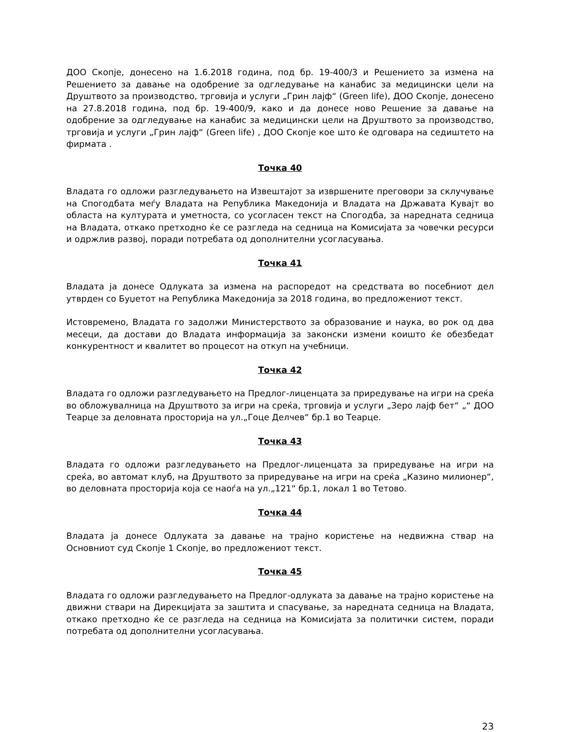ДОО Скопје, донесено на 1.6.2018 година, под бр. 19-400/3 и Решението за измена на Решението за давање на одобрение за одгледување на канабис за медицински цели на Друштвото за производство, трговија и услуги „Грин лајф“ (Green life), ДОО Скопје, донесено на 27.8.2018 година, под бр. 19-400/9, како и да донесе ново Решение за давање на одобрение за одгледување на канабис за медицински цели на Друштвото за производство, трговија и услуги „Грин лајф“ (Green life) , ДОО Скопје кое што ќе одговара на седиштето на фирмата .
Точка 40
Владата го одложи разгледувањето на Извештајот за извршените преговори за склучување на Спогодбата меѓу Владата на Република Македонија и Владата на Државата Кувајт во областа на културата и уметноста, со усогласен текст на Спогодба, за наредната седница на Владата, откако претходно ќе се разгледа на седница на Комисијата за човечки ресурси и одржлив развој, поради потребата од дополнителни усогласувања.
Точка 41
Владата ја донесе Одлуката за измена на распоредот на средствата во посебниот дел утврден со Буџетот на Република Македонија за 2018 година, во предложениот текст.
Истовремено, Владата го задолжи Министерството за образование и наука, во рок од два месеци, да достави до Владата информација за законски измени коишто ќе обезбедат конкурентност и квалитет во процесот на откуп на учебници.
Точка 42
Владата го одложи разгледувањето на Предлог-лиценцата за приредување на игри на среќа во обложувалница на Друштвото за игри на среќа, трговија и услуги „Зеро лајф бет“ „“ ДОО Теарце за деловната просторија на ул.„Гоце Делчев“ бр.1 во Теарце.
Точка 43
Владата го одложи разгледувањето на Предлог-лиценцата за приредување на игри на среќа, во автомат клуб, на Друштвото за приредување на игри на среќа „Казино милионер“, во деловната просторија која се наоѓа на ул.„121“ бр.1, локал 1 во Тетово.
Точка 44
Владата ја донесе Одлуката за давање на трајно користење на недвижна ствар на Основниот суд Скопје 1 Скопје, во предложениот текст.
Точка 45
Владата го одложи разгледувањето на Предлог-одлуката за давање на трајно користење на движни ствари на Дирекцијата за заштита и спасување, за наредната седница на Владата, откако претходно ќе се разгледа на седница на Комисијата за политички систем, поради потребата од дополнителни усогласувања.
23